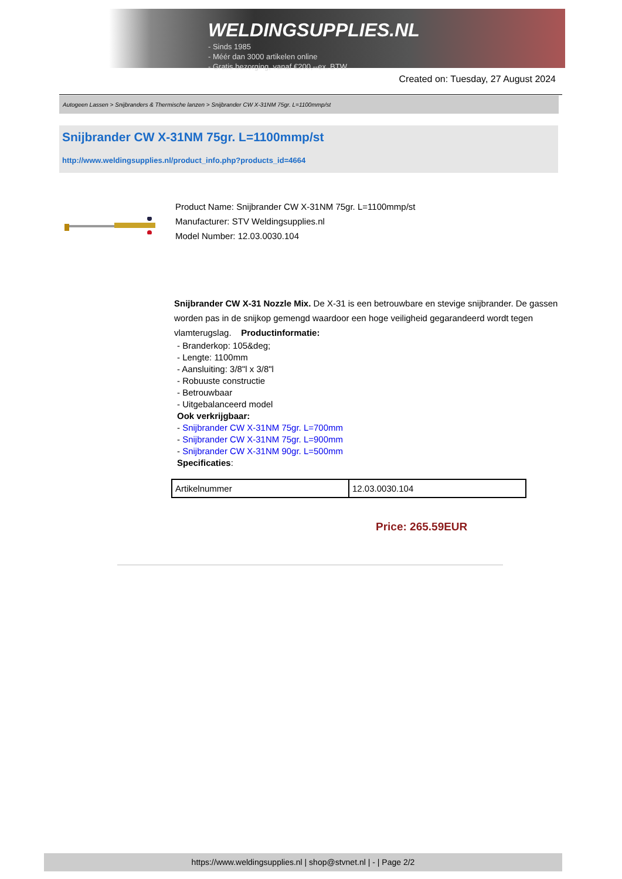WELDINGSUPPLIES.NL
- Sinds 1985
- Méér dan 3000 artikelen online
- Gratis bezorging, vanaf €200,--ex. BTW
Created on: Tuesday, 27 August 2024
Autogeen Lassen > Snijbranders & Thermische lanzen > Snijbrander CW X-31NM 75gr. L=1100mmp/st
Snijbrander CW X-31NM 75gr. L=1100mmp/st
http://www.weldingsupplies.nl/product_info.php?products_id=4664
Product Name: Snijbrander CW X-31NM 75gr. L=1100mmp/st
Manufacturer: STV Weldingsupplies.nl
Model Number: 12.03.0030.104
Snijbrander CW X-31 Nozzle Mix. De X-31 is een betrouwbare en stevige snijbrander. De gassen worden pas in de snijkop gemengd waardoor een hoge veiligheid gegarandeerd wordt tegen vlamterugslag. Productinformatie:
- Branderkop: 105&deg;
- Lengte: 1100mm
- Aansluiting: 3/8"l x 3/8"l
- Robuuste constructie
- Betrouwbaar
- Uitgebalanceerd model
Ook verkrijgbaar:
- Snijbrander CW X-31NM 75gr. L=700mm
- Snijbrander CW X-31NM 75gr. L=900mm
- Snijbrander CW X-31NM 90gr. L=500mm
Specificaties:
| Artikelnummer | 12.03.0030.104 |
Price: 265.59EUR
https://www.weldingsupplies.nl | shop@stvnet.nl | - | Page 2/2